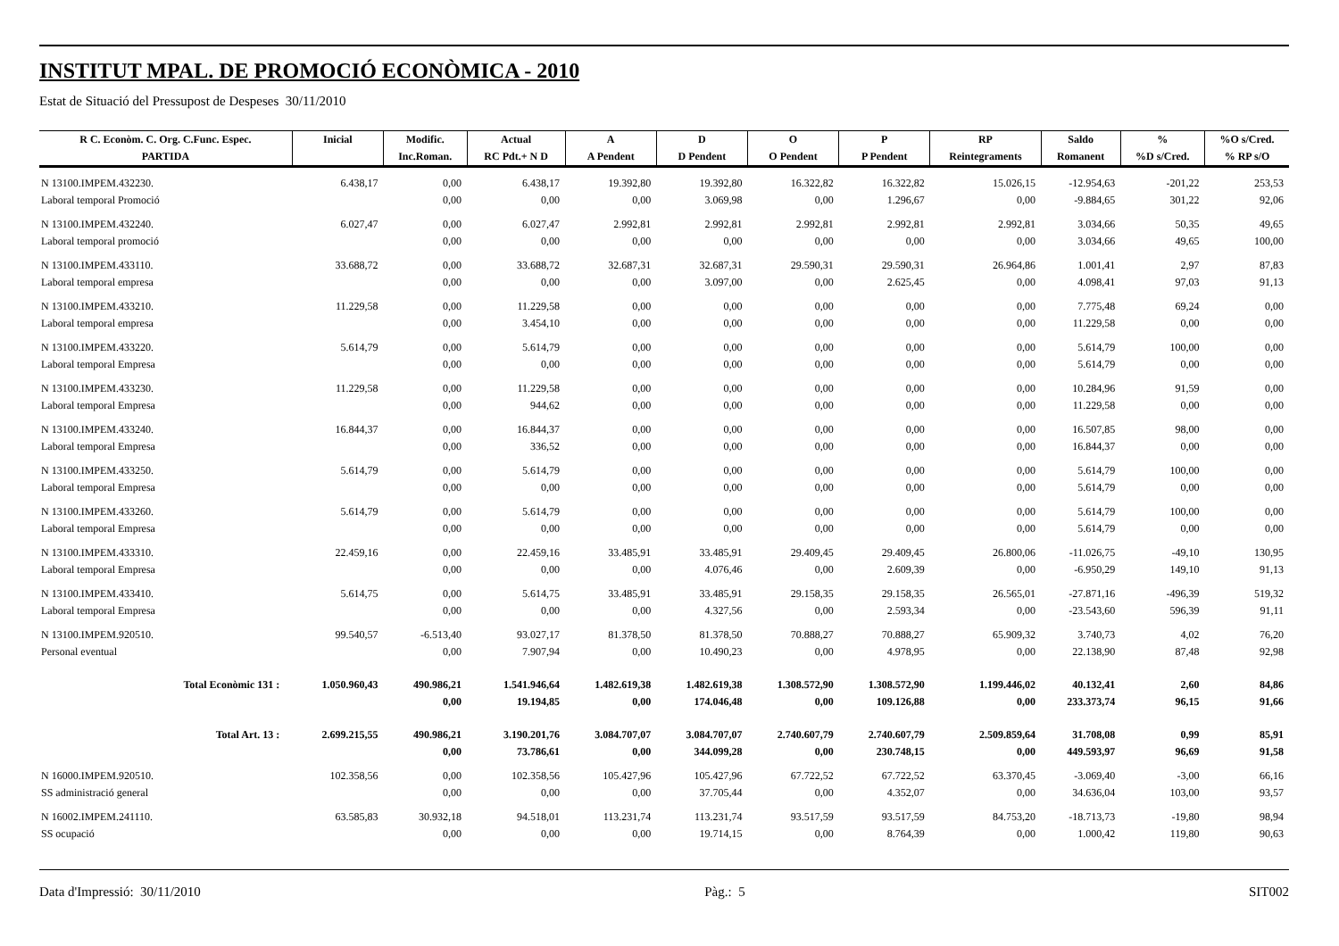INSTITUT MPAL. DE PROMOCIÓ ECONÒMICA - 2010
Estat de Situació del Pressupost de Despeses 30/11/2010
| R C. Econòm. C. Org. C.Func. Espec. | Inicial | Modific. | Actual | A | D | O | P | RP | Saldo | % | %O s/Cred. |
| --- | --- | --- | --- | --- | --- | --- | --- | --- | --- | --- | --- |
| PARTIDA | | Inc.Roman. | RC Pdt.+ N D | A Pendent | D Pendent | O Pendent | P Pendent | Reintegraments | Romanent | %D s/Cred. | % RP s/O |
| N 13100.IMPEM.432230. | 6.438,17 | 0,00 | 6.438,17 | 19.392,80 | 19.392,80 | 16.322,82 | 16.322,82 | 15.026,15 | -12.954,63 | -201,22 | 253,53 |
| Laboral temporal Promoció | | 0,00 | 0,00 | 0,00 | 3.069,98 | 0,00 | 1.296,67 | 0,00 | -9.884,65 | 301,22 | 92,06 |
| N 13100.IMPEM.432240. | 6.027,47 | 0,00 | 6.027,47 | 2.992,81 | 2.992,81 | 2.992,81 | 2.992,81 | 2.992,81 | 3.034,66 | 50,35 | 49,65 |
| Laboral temporal promoció | | 0,00 | 0,00 | 0,00 | 0,00 | 0,00 | 0,00 | 0,00 | 3.034,66 | 49,65 | 100,00 |
| N 13100.IMPEM.433110. | 33.688,72 | 0,00 | 33.688,72 | 32.687,31 | 32.687,31 | 29.590,31 | 29.590,31 | 26.964,86 | 1.001,41 | 2,97 | 87,83 |
| Laboral temporal empresa | | 0,00 | 0,00 | 0,00 | 3.097,00 | 0,00 | 2.625,45 | 0,00 | 4.098,41 | 97,03 | 91,13 |
| N 13100.IMPEM.433210. | 11.229,58 | 0,00 | 11.229,58 | 0,00 | 0,00 | 0,00 | 0,00 | 0,00 | 7.775,48 | 69,24 | 0,00 |
| Laboral temporal empresa | | 0,00 | 3.454,10 | 0,00 | 0,00 | 0,00 | 0,00 | 0,00 | 11.229,58 | 0,00 | 0,00 |
| N 13100.IMPEM.433220. | 5.614,79 | 0,00 | 5.614,79 | 0,00 | 0,00 | 0,00 | 0,00 | 0,00 | 5.614,79 | 100,00 | 0,00 |
| Laboral temporal Empresa | | 0,00 | 0,00 | 0,00 | 0,00 | 0,00 | 0,00 | 0,00 | 5.614,79 | 0,00 | 0,00 |
| N 13100.IMPEM.433230. | 11.229,58 | 0,00 | 11.229,58 | 0,00 | 0,00 | 0,00 | 0,00 | 0,00 | 10.284,96 | 91,59 | 0,00 |
| Laboral temporal Empresa | | 0,00 | 944,62 | 0,00 | 0,00 | 0,00 | 0,00 | 0,00 | 11.229,58 | 0,00 | 0,00 |
| N 13100.IMPEM.433240. | 16.844,37 | 0,00 | 16.844,37 | 0,00 | 0,00 | 0,00 | 0,00 | 0,00 | 16.507,85 | 98,00 | 0,00 |
| Laboral temporal Empresa | | 0,00 | 336,52 | 0,00 | 0,00 | 0,00 | 0,00 | 0,00 | 16.844,37 | 0,00 | 0,00 |
| N 13100.IMPEM.433250. | 5.614,79 | 0,00 | 5.614,79 | 0,00 | 0,00 | 0,00 | 0,00 | 0,00 | 5.614,79 | 100,00 | 0,00 |
| Laboral temporal Empresa | | 0,00 | 0,00 | 0,00 | 0,00 | 0,00 | 0,00 | 0,00 | 5.614,79 | 0,00 | 0,00 |
| N 13100.IMPEM.433260. | 5.614,79 | 0,00 | 5.614,79 | 0,00 | 0,00 | 0,00 | 0,00 | 0,00 | 5.614,79 | 100,00 | 0,00 |
| Laboral temporal Empresa | | 0,00 | 0,00 | 0,00 | 0,00 | 0,00 | 0,00 | 0,00 | 5.614,79 | 0,00 | 0,00 |
| N 13100.IMPEM.433310. | 22.459,16 | 0,00 | 22.459,16 | 33.485,91 | 33.485,91 | 29.409,45 | 29.409,45 | 26.800,06 | -11.026,75 | -49,10 | 130,95 |
| Laboral temporal Empresa | | 0,00 | 0,00 | 0,00 | 4.076,46 | 0,00 | 2.609,39 | 0,00 | -6.950,29 | 149,10 | 91,13 |
| N 13100.IMPEM.433410. | 5.614,75 | 0,00 | 5.614,75 | 33.485,91 | 33.485,91 | 29.158,35 | 29.158,35 | 26.565,01 | -27.871,16 | -496,39 | 519,32 |
| Laboral temporal Empresa | | 0,00 | 0,00 | 0,00 | 4.327,56 | 0,00 | 2.593,34 | 0,00 | -23.543,60 | 596,39 | 91,11 |
| N 13100.IMPEM.920510. | 99.540,57 | -6.513,40 | 93.027,17 | 81.378,50 | 81.378,50 | 70.888,27 | 70.888,27 | 65.909,32 | 3.740,73 | 4,02 | 76,20 |
| Personal eventual | | 0,00 | 7.907,94 | 0,00 | 10.490,23 | 0,00 | 4.978,95 | 0,00 | 22.138,90 | 87,48 | 92,98 |
| Total Econòmic 131 : | 1.050.960,43 | 490.986,21 | 1.541.946,64 | 1.482.619,38 | 1.482.619,38 | 1.308.572,90 | 1.308.572,90 | 1.199.446,02 | 40.132,41 | 2,60 | 84,86 |
| | | 0,00 | 19.194,85 | 0,00 | 174.046,48 | 0,00 | 109.126,88 | 0,00 | 233.373,74 | 96,15 | 91,66 |
| Total Art. 13 : | 2.699.215,55 | 490.986,21 | 3.190.201,76 | 3.084.707,07 | 3.084.707,07 | 2.740.607,79 | 2.740.607,79 | 2.509.859,64 | 31.708,08 | 0,99 | 85,91 |
| | | 0,00 | 73.786,61 | 0,00 | 344.099,28 | 0,00 | 230.748,15 | 0,00 | 449.593,97 | 96,69 | 91,58 |
| N 16000.IMPEM.920510. | 102.358,56 | 0,00 | 102.358,56 | 105.427,96 | 105.427,96 | 67.722,52 | 67.722,52 | 63.370,45 | -3.069,40 | -3,00 | 66,16 |
| SS administració general | | 0,00 | 0,00 | 0,00 | 37.705,44 | 0,00 | 4.352,07 | 0,00 | 34.636,04 | 103,00 | 93,57 |
| N 16002.IMPEM.241110. | 63.585,83 | 30.932,18 | 94.518,01 | 113.231,74 | 113.231,74 | 93.517,59 | 93.517,59 | 84.753,20 | -18.713,73 | -19,80 | 98,94 |
| SS ocupació | | 0,00 | 0,00 | 0,00 | 19.714,15 | 0,00 | 8.764,39 | 0,00 | 1.000,42 | 119,80 | 90,63 |
Data d'Impressió: 30/11/2010 Pàg.: 5 SIT002